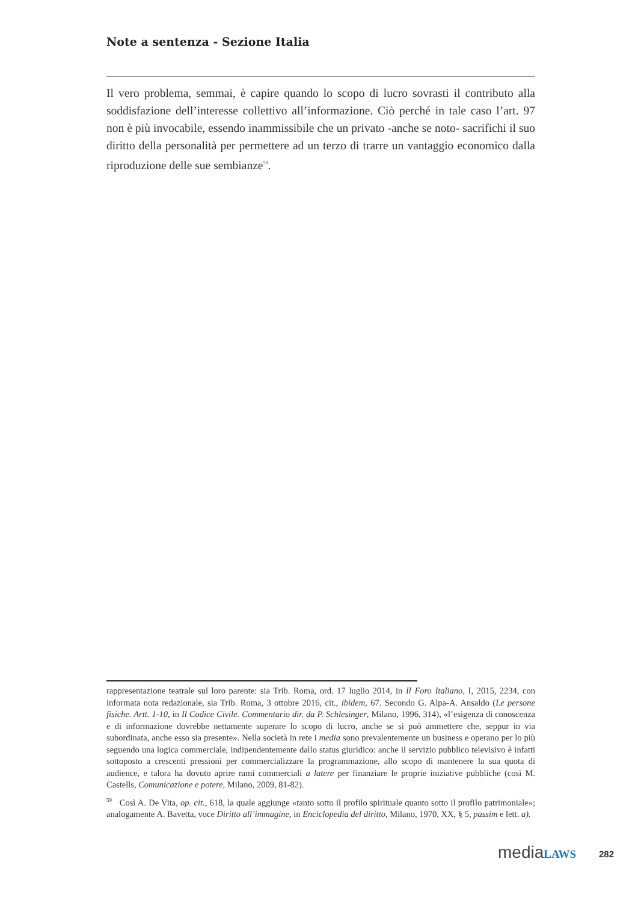Note a sentenza - Sezione Italia
Il vero problema, semmai, è capire quando lo scopo di lucro sovrasti il contributo alla soddisfazione dell’interesse collettivo all’informazione. Ciò perché in tale caso l’art. 97 non è più invocabile, essendo inammissibile che un privato -anche se noto- sacrifichi il suo diritto della personalità per permettere ad un terzo di trarre un vantaggio economico dalla riproduzione delle sue sembianze<sup>59</sup>.
rappresentazione teatrale sul loro parente: sia Trib. Roma, ord. 17 luglio 2014, in Il Foro Italiano, I, 2015, 2234, con informata nota redazionale, sia Trib. Roma, 3 ottobre 2016, cit., ibidem, 67. Secondo G. Alpa-A. Ansaldo (Le persone fisiche. Artt. 1-10, in Il Codice Civile. Commentario dir. da P. Schlesinger, Milano, 1996, 314), «l’esigenza di conoscenza e di informazione dovrebbe nettamente superare lo scopo di lucro, anche se si può ammettere che, seppur in via subordinata, anche esso sia presente». Nella società in rete i media sono prevalentemente un business e operano per lo più seguendo una logica commerciale, indipendentemente dallo status giuridico: anche il servizio pubblico televisivo è infatti sottoposto a crescenti pressioni per commercializzare la programmazione, allo scopo di mantenere la sua quota di audience, e talora ha dovuto aprire rami commerciali a latere per finanziare le proprie iniziative pubbliche (così M. Castells, Comunicazione e potere, Milano, 2009, 81-82).
<sup>59</sup> Così A. De Vita, op. cit., 618, la quale aggiunge «tanto sotto il profilo spirituale quanto sotto il profilo patrimoniale»; analogamente A. Bavetta, voce Diritto all’immagine, in Enciclopedia del diritto, Milano, 1970, XX, § 5, passim e lett. a).
mediaLAWS 282